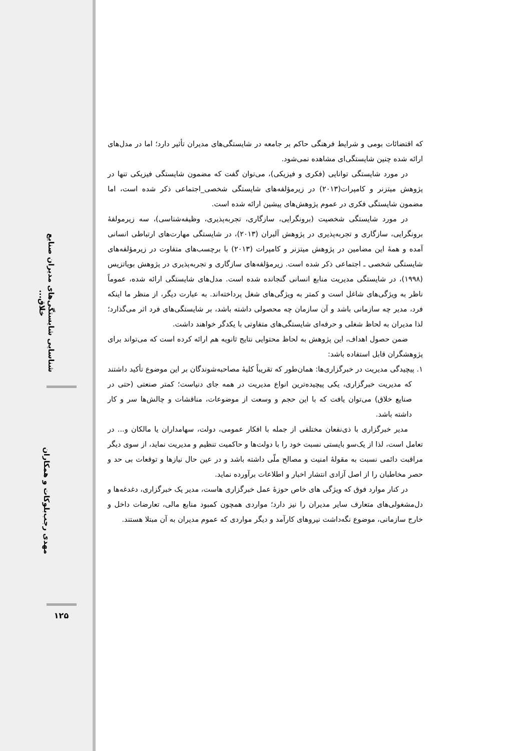شناسایی شایستگی‌های مدیران صنایع خلاق...
مهدی رجب‌بلوکات و همکاران
۱۲۵
که اقتضائات بومی و شرایط فرهنگی حاکم بر جامعه در شایستگی‌های مدیران تأثیر دارد؛ اما در مدل‌های ارائه شده چنین شایستگی‌ای مشاهده نمی‌شود.
در مورد شایستگی توانایی (فکری و فیزیکی)، می‌توان گفت که مضمون شایستگی فیزیکی تنها در پژوهش میتزنر و کامپرات(۲۰۱۳) در زیرمؤلفه‌های شایستگی شخصی_اجتماعی ذکر شده است، اما مضمون شایستگی فکری در عموم پژوهش‌های پیشین ارائه شده است.
در مورد شایستگی شخصیت (برونگرایی، سازگاری، تجربه‌پذیری، وظیفه‌شناسی)، سه زیرمولفهٔ برونگرایی، سازگاری و تجربه‌پذیری در پژوهش آلبران (۲۰۱۳)، در شایستگی مهارت‌های ارتباطی انسانی آمده و همهٔ این مضامین در پژوهش میتزنر و کامپرات (۲۰۱۳) با برچسب‌های متفاوت در زیرمؤلفه‌های شایستگی شخصی ـ اجتماعی ذکر شده است. زیرمؤلفه‌های سازگاری و تجربه‌پذیری در پژوهش بویاتزیس (۱۹۹۸)، در شایستگی مدیریت منابع انسانی گنجانده شده است. مدل‌های شایستگی ارائه شده، عموماً ناظر به ویژگی‌های شاغل است و کمتر به ویژگی‌های شغل پرداخته‌اند. به عبارت دیگر، از منظر ما اینکه فرد، مدیر چه سازمانی باشد و آن سازمان چه محصولی داشته باشد، بر شایستگی‌های فرد اثر می‌گذارد؛ لذا مدیران به لحاظ شغلی و حرفه‌ای شایستگی‌های متفاوتی با یکدگر خواهند داشت.
ضمن حصول اهداف، این پژوهش به لحاظ محتوایی نتایج ثانویه هم ارائه کرده است که می‌تواند برای پژوهشگران قابل استفاده باشد:
۱. پیچیدگی مدیریت در خبرگزاری‌ها: همان‌طور که تقریباً کلیهٔ مصاحبه‌شوندگان بر این موضوع تأکید داشتند که مدیریت خبرگزاری، یکی پیچیده‌ترین انواع مدیریت در همه جای دنیاست؛ کمتر صنعتی (حتی در صنایع خلاق) می‌توان یافت که با این حجم و وسعت از موضوعات، مناقشات و چالش‌ها سر و کار داشته باشد.
مدیر خبرگزاری با ذی‌نفعان مختلفی از جمله با افکار عمومی، دولت، سهامداران یا مالکان و... در تعامل است، لذا از یک‌سو بایستی نسبت خود را با دولت‌ها و حاکمیت تنظیم و مدیریت نماید، از سوی دیگر مراقبت دائمی نسبت به مقولهٔ امنیت و مصالح ملّی داشته باشد و در عین حال نیازها و توقعات بی حد و حصر مخاطبان را از اصل آزادی انتشار اخبار و اطلاعات برآورده نماید.
در کنار موارد فوق که ویژگی های خاص حوزهٔ عمل خبرگزاری هاست، مدیر یک خبرگزاری، دغدغه‌ها و دل‌مشغولی‌های متعارف سایر مدیران را نیز دارد؛ مواردی همچون کمبود منابع مالی، تعارضات داخل و خارج سازمانی، موضوع نگه‌داشت نیروهای کارآمد و دیگر مواردی که عموم مدیران به آن مبتلا هستند.